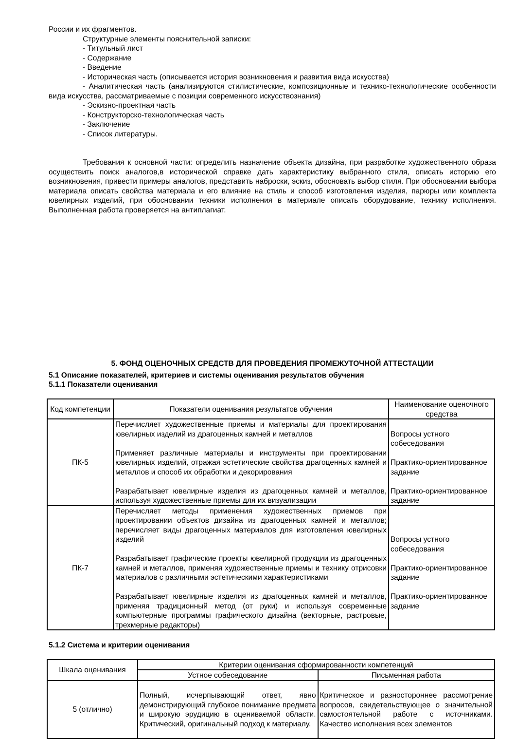России и их фрагментов.
Структурные элементы пояснительной записки:
- Титульный лист
- Содержание
- Введение
- Историческая часть (описывается история возникновения и развития вида искусства)
- Аналитическая часть (анализируются стилистические, композиционные и технико-технологические особенности вида искусства, рассматриваемые с позиции современного искусствознания)
- Эскизно-проектная часть
- Конструкторско-технологическая часть
- Заключение
- Список литературы.
Требования к основной части: определить назначение объекта дизайна, при разработке художественного образа осуществить поиск аналогов,в исторической справке дать характеристику выбранного стиля, описать историю его возникновения, привести примеры аналогов, представить наброски, эскиз, обосновать выбор стиля. При обосновании выбора материала описать свойства материала и его влияние на стиль и способ изготовления изделия, парюры или комплекта ювелирных изделий, при обосновании техники исполнения в материале описать оборудование, технику исполнения. Выполненная работа проверяется на антиплагиат.
5. ФОНД ОЦЕНОЧНЫХ СРЕДСТВ ДЛЯ ПРОВЕДЕНИЯ ПРОМЕЖУТОЧНОЙ АТТЕСТАЦИИ
5.1 Описание показателей, критериев и системы оценивания результатов обучения
5.1.1 Показатели оценивания
| Код компетенции | Показатели оценивания результатов обучения | Наименование оценочного средства |
| --- | --- | --- |
| ПК-5 | Перечисляет художественные приемы и материалы для проектирования ювелирных изделий из драгоценных камней и металлов Применяет различные материалы и инструменты при проектировании ювелирных изделий, отражая эстетические свойства драгоценных камней и металлов и способ их обработки и декорирования Разрабатывает ювелирные изделия из драгоценных камней и металлов, используя художественные приемы для их визуализации | Вопросы устного собеседования Практико-ориентированное задание Практико-ориентированное задание |
| ПК-7 | Перечисляет методы применения художественных приемов при проектировании объектов дизайна из драгоценных камней и металлов; перечисляет виды драгоценных материалов для изготовления ювелирных изделий Разрабатывает графические проекты ювелирной продукции из драгоценных камней и металлов, применяя художественные приемы и технику отрисовки материалов с различными эстетическими характеристиками Разрабатывает ювелирные изделия из драгоценных камней и металлов, применяя традиционный метод (от руки) и используя современные компьютерные программы графического дизайна (векторные, растровые, трехмерные редакторы) | Вопросы устного собеседования Практико-ориентированное задание Практико-ориентированное задание |
5.1.2 Система и критерии оценивания
| Шкала оценивания | Критерии оценивания сформированности компетенций | |
| --- | --- | --- |
| | Устное собеседование | Письменная работа |
| 5 (отлично) | Полный, исчерпывающий ответ, явно демонстрирующий глубокое понимание предмета и широкую эрудицию в оцениваемой области. Критический, оригинальный подход к материалу. | Критическое и разностороннее рассмотрение вопросов, свидетельствующее о значительной самостоятельной работе с источниками. Качество исполнения всех элементов |